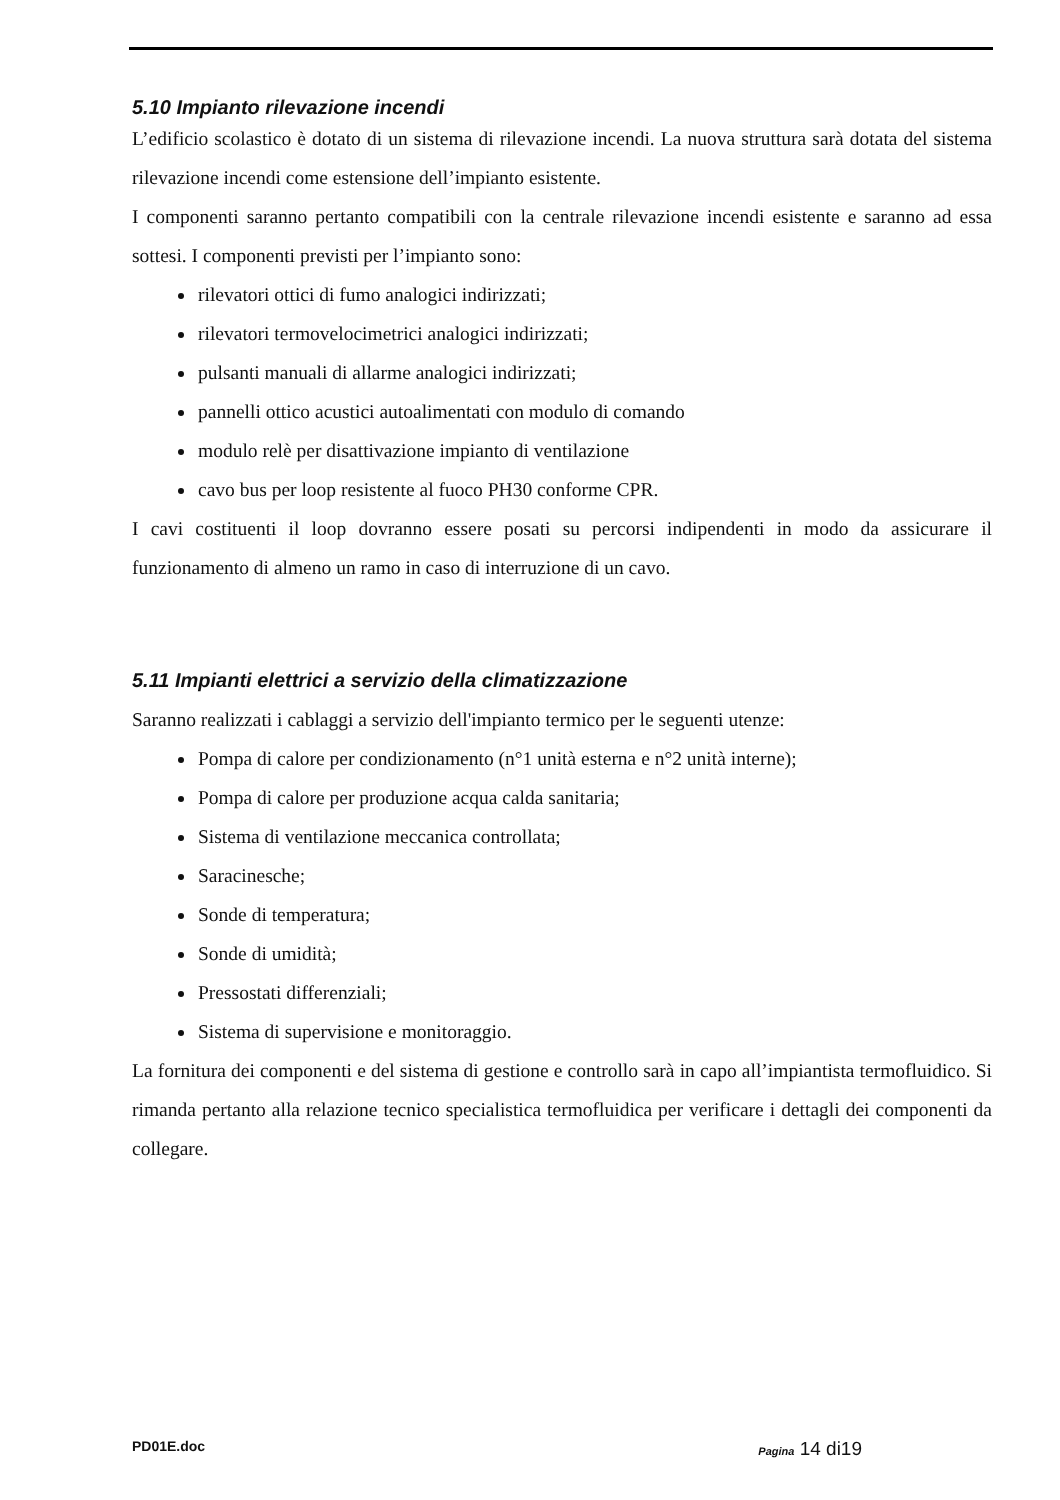5.10 Impianto rilevazione incendi
L’edificio scolastico è dotato di un sistema di rilevazione incendi. La nuova struttura sarà dotata del sistema rilevazione incendi come estensione dell’impianto esistente.
I componenti saranno pertanto compatibili con la centrale rilevazione incendi esistente e saranno ad essa sottesi. I componenti previsti per l’impianto sono:
rilevatori ottici di fumo analogici indirizzati;
rilevatori termovelocimetrici analogici indirizzati;
pulsanti manuali di allarme analogici indirizzati;
pannelli ottico acustici autoalimentati con modulo di comando
modulo relè per disattivazione impianto di ventilazione
cavo bus per loop resistente al fuoco PH30 conforme CPR.
I cavi costituenti il loop dovranno essere posati su percorsi indipendenti in modo da assicurare il funzionamento di almeno un ramo in caso di interruzione di un cavo.
5.11 Impianti elettrici a servizio della climatizzazione
Saranno realizzati i cablaggi a servizio dell'impianto termico per le seguenti utenze:
Pompa di calore per condizionamento (n°1 unità esterna e n°2 unità interne);
Pompa di calore per produzione acqua calda sanitaria;
Sistema di ventilazione meccanica controllata;
Saracinesche;
Sonde di temperatura;
Sonde di umidità;
Pressostati differenziali;
Sistema di supervisione e monitoraggio.
La fornitura dei componenti e del sistema di gestione e controllo sarà in capo all’impiantista termofluidico. Si rimanda pertanto alla relazione tecnico specialistica termofluidica per verificare i dettagli dei componenti da collegare.
PD01E.doc Pagina 14 di19